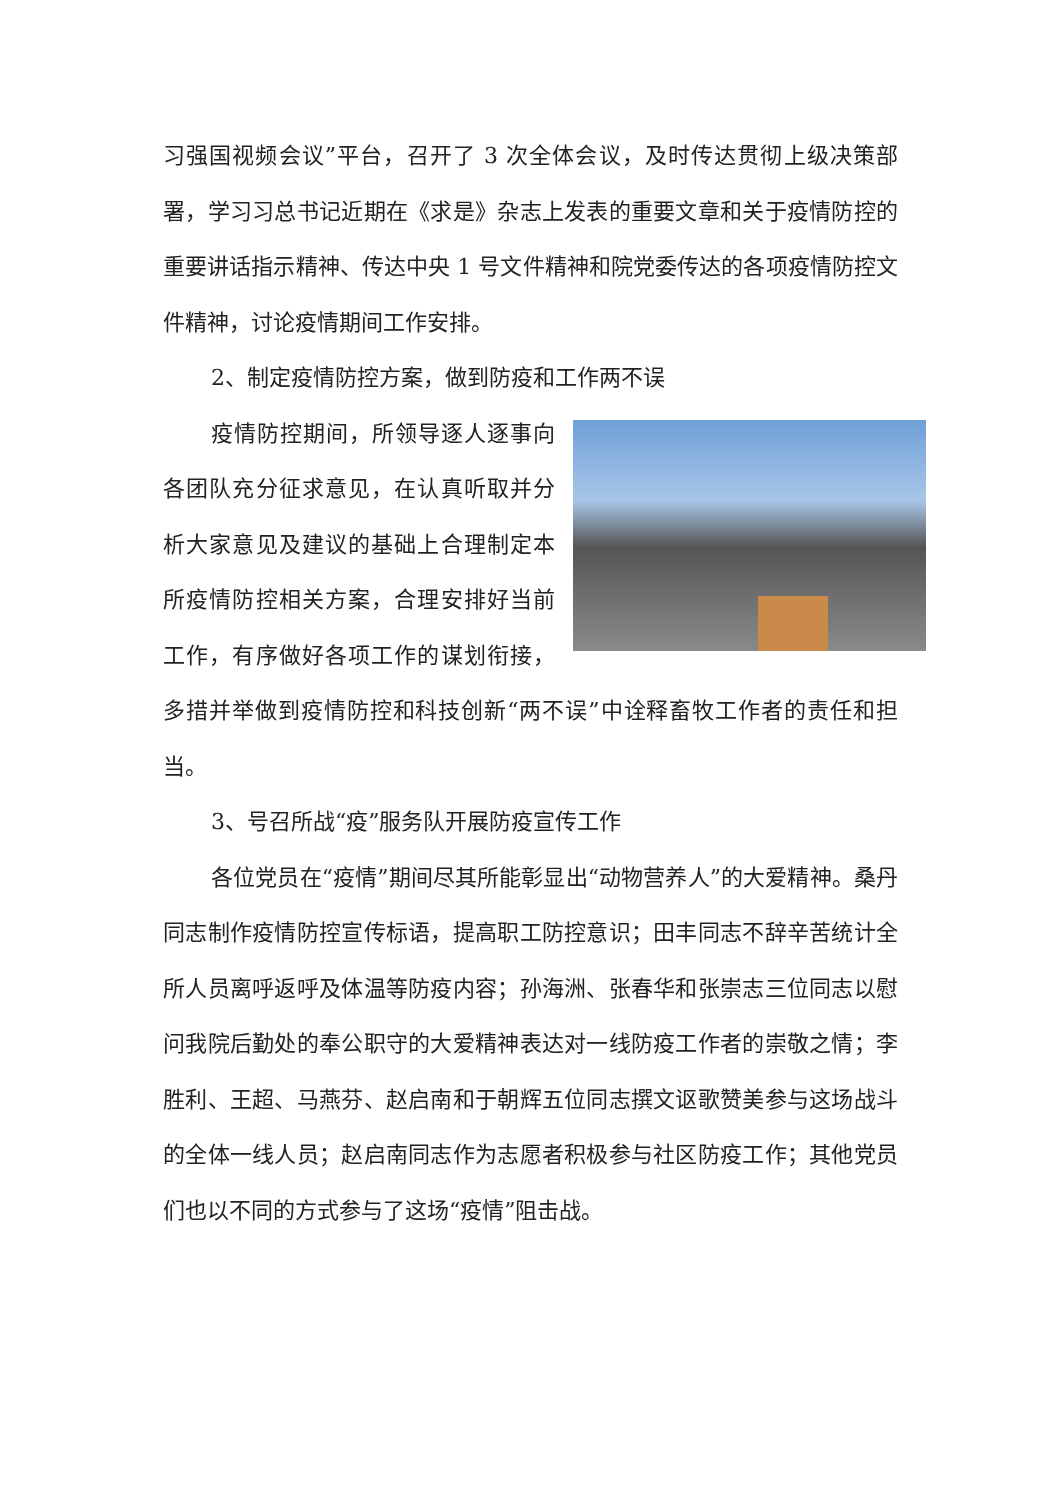习强国视频会议”平台，召开了 3 次全体会议，及时传达贯彻上级决策部署，学习习总书记近期在《求是》杂志上发表的重要文章和关于疫情防控的重要讲话指示精神、传达中央 1 号文件精神和院党委传达的各项疫情防控文件精神，讨论疫情期间工作安排。
2、制定疫情防控方案，做到防疫和工作两不误
疫情防控期间，所领导逐人逐事向各团队充分征求意见，在认真听取并分析大家意见及建议的基础上合理制定本所疫情防控相关方案，合理安排好当前工作，有序做好各项工作的谋划衔接，多措并举做到疫情防控和科技创新“两不误”中诠释畜牧工作者的责任和担当。
3、号召所战“疫”服务队开展防疫宣传工作
各位党员在“疫情”期间尽其所能彰显出“动物营养人”的大爱精神。桑丹同志制作疫情防控宣传标语，提高职工防控意识；田丰同志不辞辛苦统计全所人员离呼返呼及体温等防疫内容；孙海洲、张春华和张崇志三位同志以慰问我院后勤处的奉公职守的大爱精神表达对一线防疫工作者的崇敬之情；李胜利、王超、马燕芬、赵启南和于朝辉五位同志撰文讴歌赞美参与这场战斗的全体一线人员；赵启南同志作为志愿者积极参与社区防疫工作；其他党员们也以不同的方式参与了这场“疫情”阻击战。